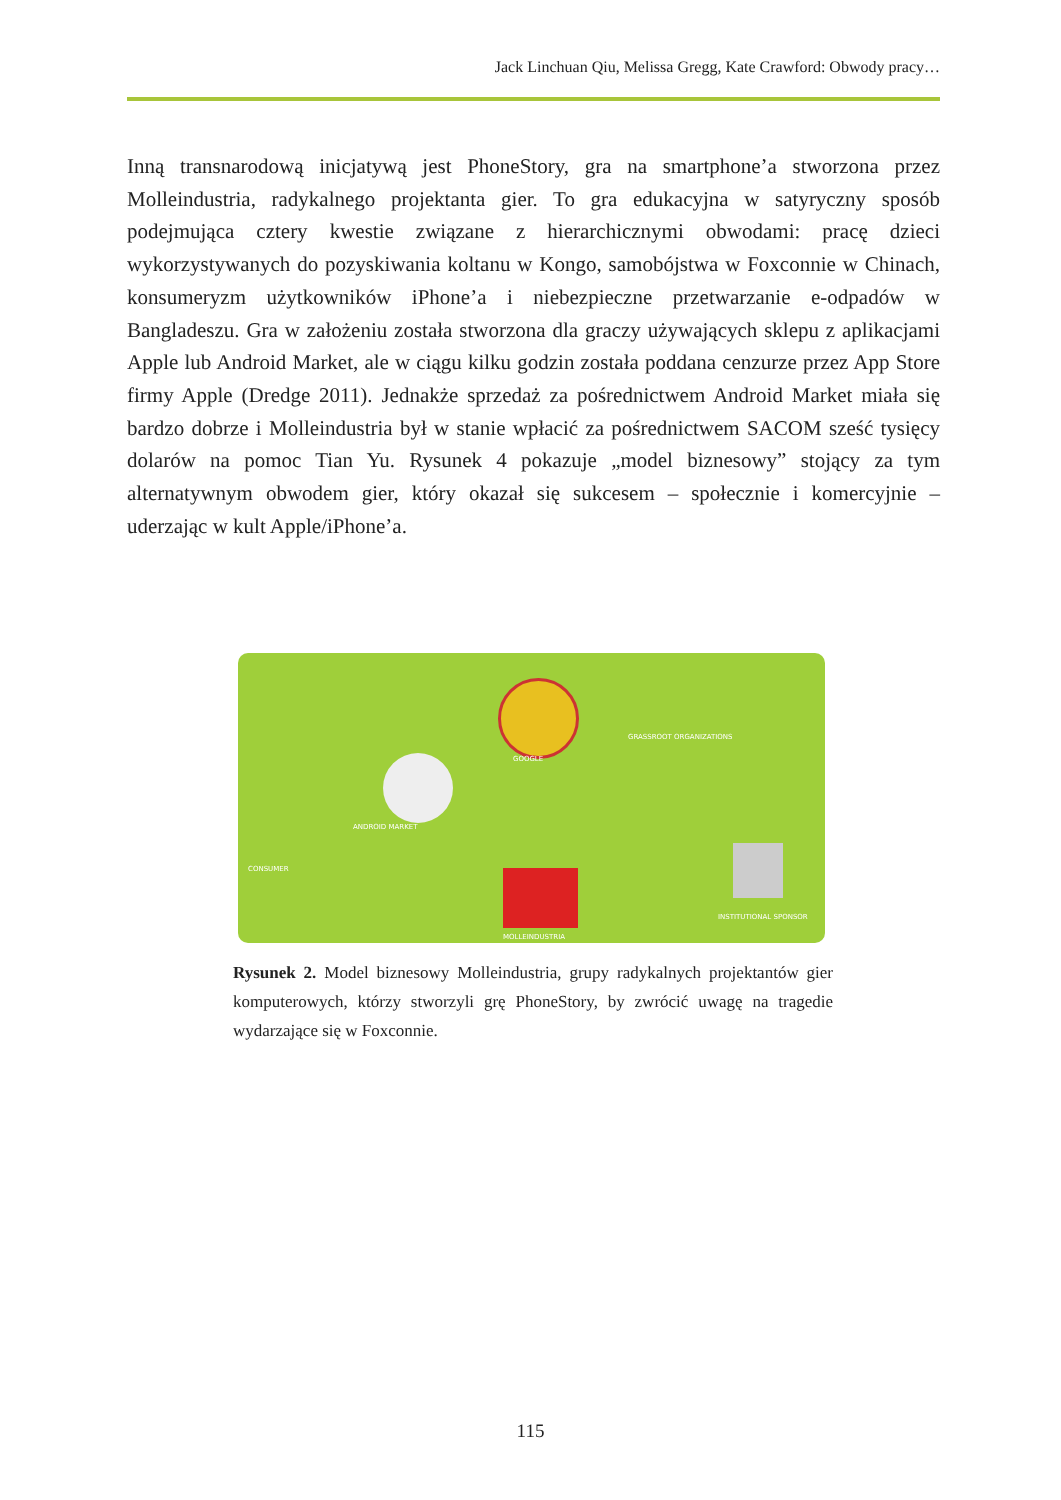Jack Linchuan Qiu, Melissa Gregg, Kate Crawford: Obwody pracy…
Inną transnarodową inicjatywą jest PhoneStory, gra na smartphone’a stworzona przez Molleindustria, radykalnego projektanta gier. To gra edukacyjna w satyryczny sposób podejmująca cztery kwestie związane z hierarchicznymi obwodami: pracę dzieci wykorzystywanych do pozyskiwania koltanu w Kongo, samobójstwa w Foxconnie w Chinach, konsumeryzm użytkowników iPhone’a i niebezpieczne przetwarzanie e-odpadów w Bangladeszu. Gra w założeniu została stworzona dla graczy używających sklepu z aplikacjami Apple lub Android Market, ale w ciągu kilku godzin została poddana cenzurze przez App Store firmy Apple (Dredge 2011). Jednakże sprzedaż za pośrednictwem Android Market miała się bardzo dobrze i Molleindustria był w stanie wpłacić za pośrednictwem SACOM sześć tysięcy dolarów na pomoc Tian Yu. Rysunek 4 pokazuje „model biznesowy” stojący za tym alternatywnym obwodem gier, który okazał się sukcesem – społecznie i komercyjnie – uderzając w kult Apple/iPhone’a.
ANDROID MARKET
CONSUMER
GOOGLE
GRASSROOT ORGANIZATIONS
MOLLEINDUSTRIA
INSTITUTIONAL SPONSOR
Rysunek 2. Model biznesowy Molleindustria, grupy radykalnych projektantów gier komputerowych, którzy stworzyli grę PhoneStory, by zwrócić uwagę na tragedie wydarzające się w Foxconnie.
115